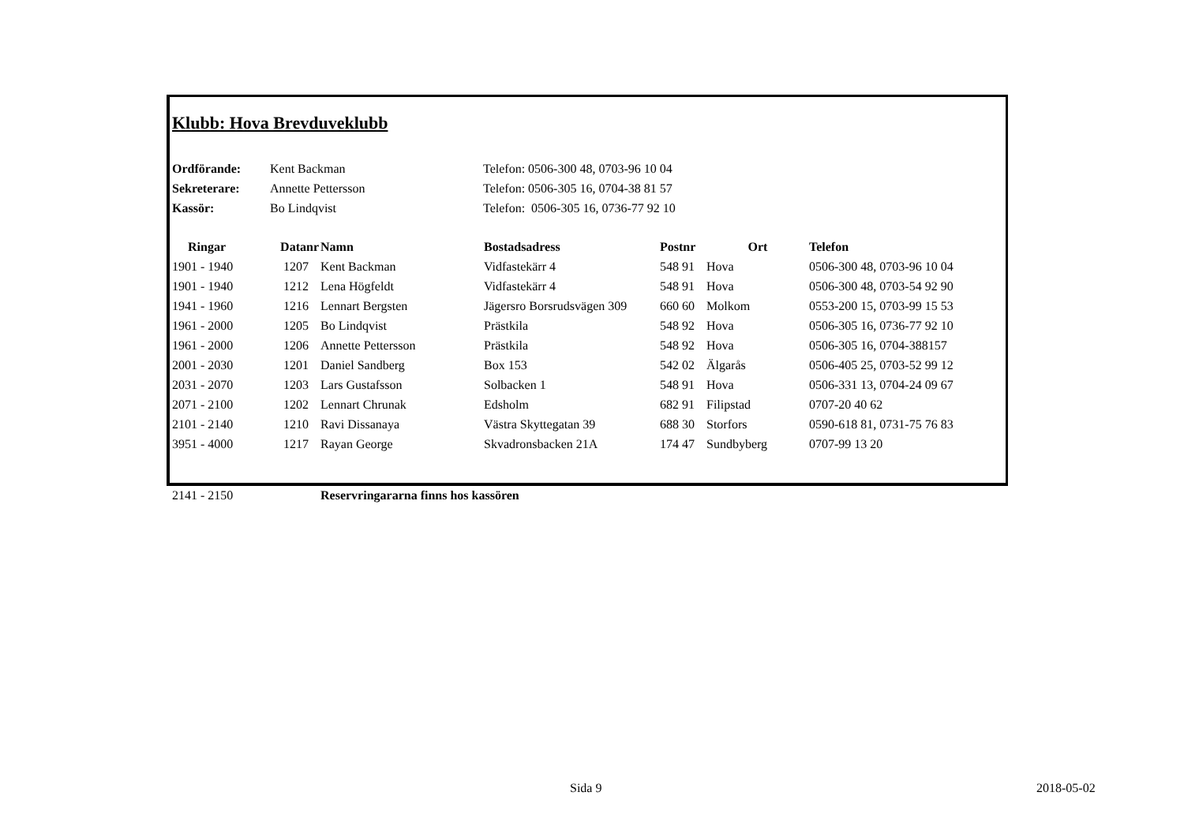Klubb: Hova Brevduveklubb
| Ordförande: | Kent Backman | Telefon: 0506-300 48, 0703-96 10 04 |
| Sekreterare: | Annette Pettersson | Telefon: 0506-305 16, 0704-38 81 57 |
| Kassör: | Bo Lindqvist | Telefon: 0506-305 16, 0736-77 92 10 |
| Ringar | Datanr | Namn | Bostadsadress | Postnr | Ort | Telefon |
| --- | --- | --- | --- | --- | --- | --- |
| 1901 - 1940 | 1207 | Kent Backman | Vidfastekärr 4 | 548 91 | Hova | 0506-300 48, 0703-96 10 04 |
| 1901 - 1940 | 1212 | Lena Högfeldt | Vidfastekärr 4 | 548 91 | Hova | 0506-300 48, 0703-54 92 90 |
| 1941 - 1960 | 1216 | Lennart Bergsten | Jägersro Borsrudsvägen 309 | 660 60 | Molkom | 0553-200 15, 0703-99 15 53 |
| 1961 - 2000 | 1205 | Bo Lindqvist | Prästkila | 548 92 | Hova | 0506-305 16, 0736-77 92 10 |
| 1961 - 2000 | 1206 | Annette Pettersson | Prästkila | 548 92 | Hova | 0506-305 16, 0704-388157 |
| 2001 - 2030 | 1201 | Daniel Sandberg | Box 153 | 542 02 | Älgarås | 0506-405 25, 0703-52 99 12 |
| 2031 - 2070 | 1203 | Lars Gustafsson | Solbacken 1 | 548 91 | Hova | 0506-331 13, 0704-24 09 67 |
| 2071 - 2100 | 1202 | Lennart Chrunak | Edsholm | 682 91 | Filipstad | 0707-20 40 62 |
| 2101 - 2140 | 1210 | Ravi Dissanaya | Västra Skyttegatan 39 | 688 30 | Storfors | 0590-618 81, 0731-75 76 83 |
| 3951 - 4000 | 1217 | Rayan George | Skvadronsbacken 21A | 174 47 | Sundbyberg | 0707-99 13 20 |
| 2141 - 2150 | | Reservringararna finns hos kassören | | | | |
Sida 9 2018-05-02